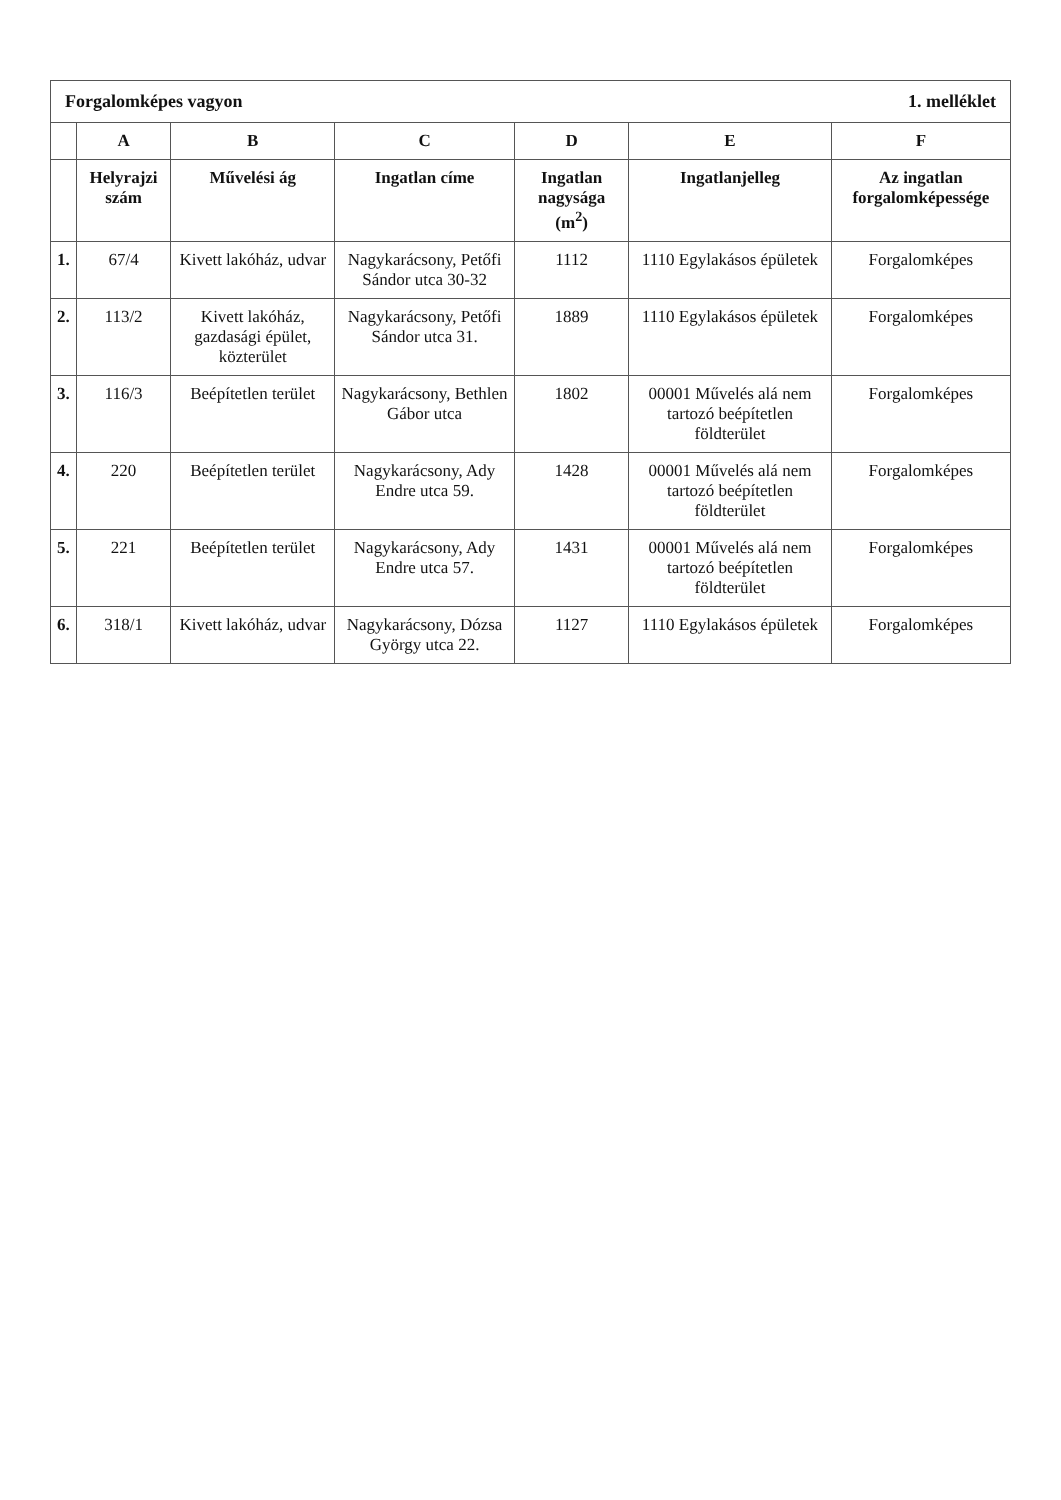Forgalomképes vagyon 1. melléklet
| | A | B | C | D | E | F |
| --- | --- | --- | --- | --- | --- | --- |
| | Helyrajzi szám | Művelési ág | Ingatlan címe | Ingatlan nagysága (m<sup>2</sup>) | Ingatlanjelleg | Az ingatlan forgalomképessége |
| 1. | 67/4 | Kivett lakóház, udvar | Nagykarácsony, Petőfi Sándor utca 30-32 | 1112 | 1110 Egylakásos épületek | Forgalomképes |
| 2. | 113/2 | Kivett lakóház, gazdasági épület, közterület | Nagykarácsony, Petőfi Sándor utca 31. | 1889 | 1110 Egylakásos épületek | Forgalomképes |
| 3. | 116/3 | Beépítetlen terület | Nagykarácsony, Bethlen Gábor utca | 1802 | 00001 Művelés alá nem tartozó beépítetlen földterület | Forgalomképes |
| 4. | 220 | Beépítetlen terület | Nagykarácsony, Ady Endre utca 59. | 1428 | 00001 Művelés alá nem tartozó beépítetlen földterület | Forgalomképes |
| 5. | 221 | Beépítetlen terület | Nagykarácsony, Ady Endre utca 57. | 1431 | 00001 Művelés alá nem tartozó beépítetlen földterület | Forgalomképes |
| 6. | 318/1 | Kivett lakóház, udvar | Nagykarácsony, Dózsa György utca 22. | 1127 | 1110 Egylakásos épületek | Forgalomképes |